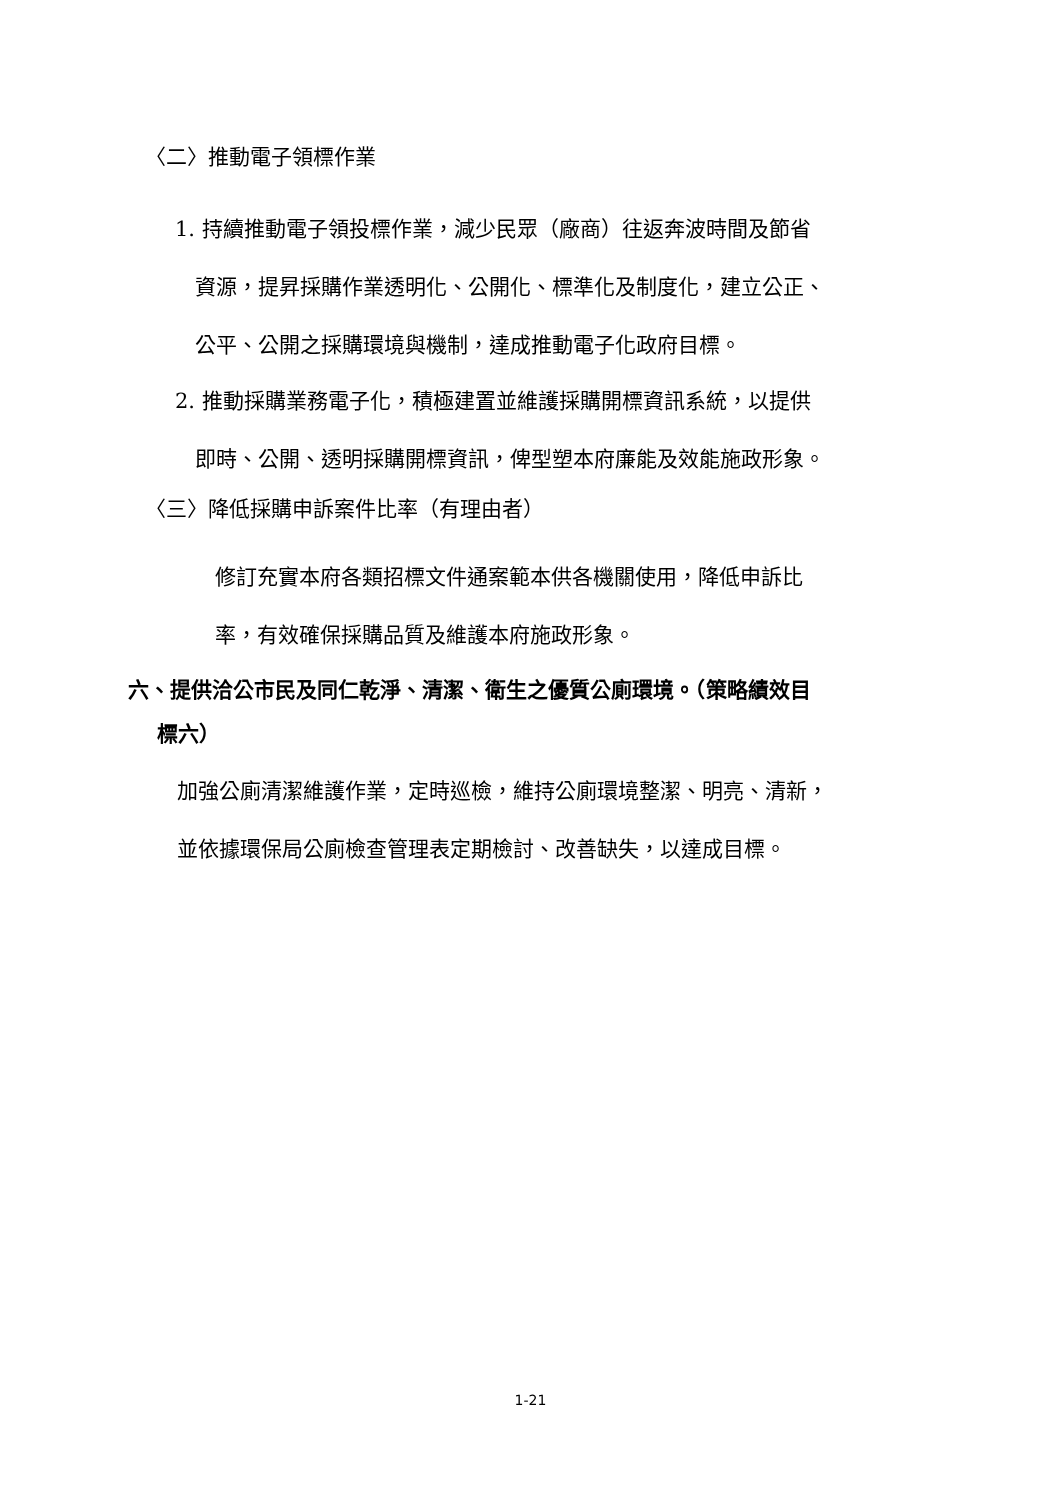〈二〉推動電子領標作業
1. 持續推動電子領投標作業，減少民眾（廠商）往返奔波時間及節省
資源，提昇採購作業透明化、公開化、標準化及制度化，建立公正、
公平、公開之採購環境與機制，達成推動電子化政府目標。
2. 推動採購業務電子化，積極建置並維護採購開標資訊系統，以提供
即時、公開、透明採購開標資訊，俾型塑本府廉能及效能施政形象。
〈三〉降低採購申訴案件比率（有理由者）
修訂充實本府各類招標文件通案範本供各機關使用，降低申訴比
率，有效確保採購品質及維護本府施政形象。
六、提供洽公市民及同仁乾淨、清潔、衛生之優質公廁環境。（策略績效目
標六）
加強公廁清潔維護作業，定時巡檢，維持公廁環境整潔、明亮、清新，
並依據環保局公廁檢查管理表定期檢討、改善缺失，以達成目標。
1-21